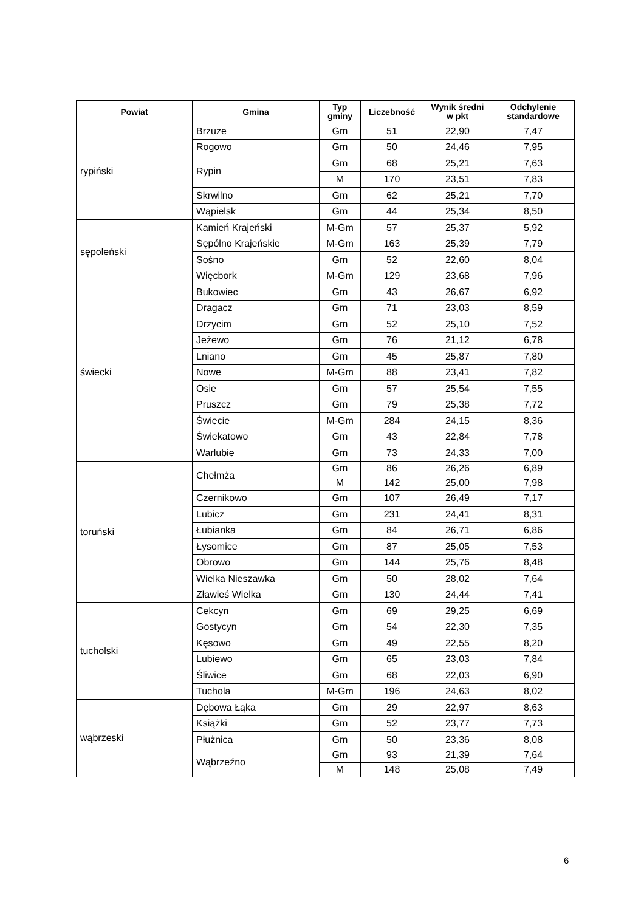| Powiat | Gmina | Typ gminy | Liczebność | Wynik średni w pkt | Odchylenie standardowe |
| --- | --- | --- | --- | --- | --- |
| rypiński | Brzuze | Gm | 51 | 22,90 | 7,47 |
| | Rogowo | Gm | 50 | 24,46 | 7,95 |
| | Rypin | Gm | 68 | 25,21 | 7,63 |
| | | M | 170 | 23,51 | 7,83 |
| | Skrwilno | Gm | 62 | 25,21 | 7,70 |
| | Wąpielsk | Gm | 44 | 25,34 | 8,50 |
| sępoleński | Kamień Krajeński | M-Gm | 57 | 25,37 | 5,92 |
| | Sępólno Krajeńskie | M-Gm | 163 | 25,39 | 7,79 |
| | Sośno | Gm | 52 | 22,60 | 8,04 |
| | Więcbork | M-Gm | 129 | 23,68 | 7,96 |
| świecki | Bukowiec | Gm | 43 | 26,67 | 6,92 |
| | Dragacz | Gm | 71 | 23,03 | 8,59 |
| | Drzycim | Gm | 52 | 25,10 | 7,52 |
| | Jeżewo | Gm | 76 | 21,12 | 6,78 |
| | Lniano | Gm | 45 | 25,87 | 7,80 |
| | Nowe | M-Gm | 88 | 23,41 | 7,82 |
| | Osie | Gm | 57 | 25,54 | 7,55 |
| | Pruszcz | Gm | 79 | 25,38 | 7,72 |
| | Świecie | M-Gm | 284 | 24,15 | 8,36 |
| | Świekatowo | Gm | 43 | 22,84 | 7,78 |
| | Warlubie | Gm | 73 | 24,33 | 7,00 |
| toruński | Chełmża | Gm | 86 | 26,26 | 6,89 |
| | | M | 142 | 25,00 | 7,98 |
| | Czernikowo | Gm | 107 | 26,49 | 7,17 |
| | Lubicz | Gm | 231 | 24,41 | 8,31 |
| | Łubianka | Gm | 84 | 26,71 | 6,86 |
| | Łysomice | Gm | 87 | 25,05 | 7,53 |
| | Obrowo | Gm | 144 | 25,76 | 8,48 |
| | Wielka Nieszawka | Gm | 50 | 28,02 | 7,64 |
| | Zławieś Wielka | Gm | 130 | 24,44 | 7,41 |
| tucholski | Cekcyn | Gm | 69 | 29,25 | 6,69 |
| | Gostycyn | Gm | 54 | 22,30 | 7,35 |
| | Kęsowo | Gm | 49 | 22,55 | 8,20 |
| | Lubiewo | Gm | 65 | 23,03 | 7,84 |
| | Śliwice | Gm | 68 | 22,03 | 6,90 |
| | Tuchola | M-Gm | 196 | 24,63 | 8,02 |
| wąbrzeski | Dębowa Łąka | Gm | 29 | 22,97 | 8,63 |
| | Książki | Gm | 52 | 23,77 | 7,73 |
| | Płużnica | Gm | 50 | 23,36 | 8,08 |
| | Wąbrzeźno | Gm | 93 | 21,39 | 7,64 |
| | | M | 148 | 25,08 | 7,49 |
6